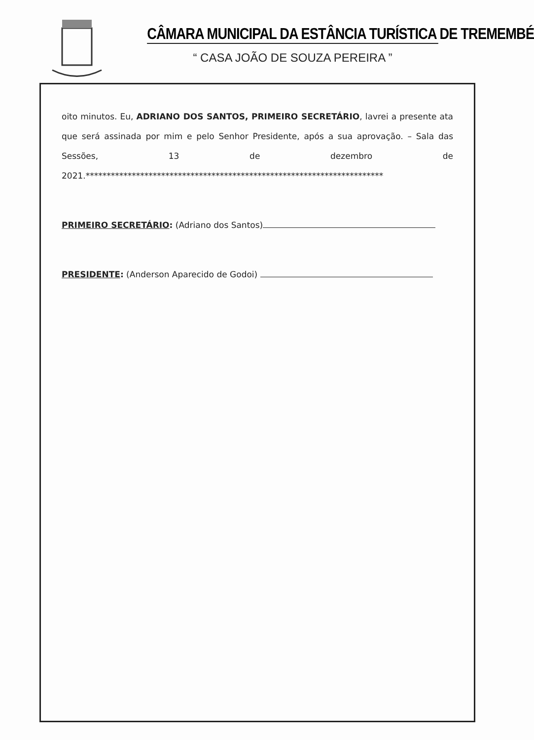CÂMARA MUNICIPAL DA ESTÂNCIA TURÍSTICA DE TREMEMBÉ
“ CASA JOÃO DE SOUZA PEREIRA ”
oito minutos. Eu, ADRIANO DOS SANTOS, PRIMEIRO SECRETÁRIO, lavrei a presente ata que será assinada por mim e pelo Senhor Presidente, após a sua aprovação. – Sala das Sessões, 13 de dezembro de 2021.***********************************************************************
PRIMEIRO SECRETÁRIO: (Adriano dos Santos)
PRESIDENTE: (Anderson Aparecido de Godoi)